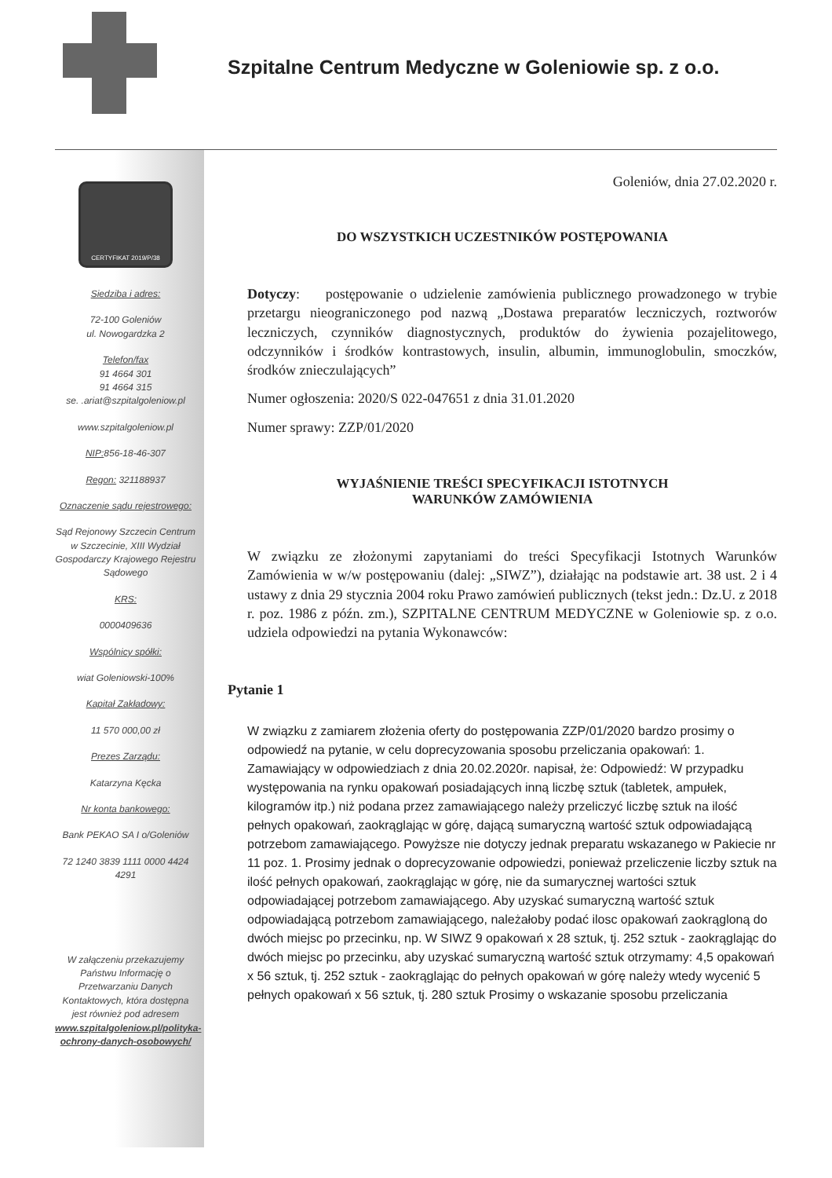Szpitalne Centrum Medyczne w Goleniowie sp. z o.o.
CERTYFIKAT 2019/P/38
Siedziba i adres:
72-100 Goleniów
ul. Nowogardzka 2
Telefon/fax
91 4664 301
91 4664 315
se. .ariat@szpitalgoleniow.pl
www.szpitalgoleniow.pl
NIP: 856-18-46-307
Regon: 321188937
Oznaczenie sądu rejestrowego:
Sąd Rejonowy Szczecin Centrum w Szczecinie, XIII Wydział Gospodarczy Krajowego Rejestru Sądowego
KRS:
0000409636
Wspólnicy spółki:
wiat Goleniowski-100%
Kapitał Zakładowy:
11 570 000,00 zł
Prezes Zarządu:
Katarzyna Kęcka
Nr konta bankowego:
Bank PEKAO SA I o/Goleniów
72 1240 3839 1111 0000 4424 4291
W załączeniu przekazujemy Państwu Informację o Przetwarzaniu Danych Kontaktowych, która dostępna jest również pod adresem www.szpitalgoleniow.pl/polityka-ochrony-danych-osobowych/
Goleniów, dnia 27.02.2020 r.
DO WSZYSTKICH UCZESTNIKÓW POSTĘPOWANIA
Dotyczy: postępowanie o udzielenie zamówienia publicznego prowadzonego w trybie przetargu nieograniczonego pod nazwą „Dostawa preparatów leczniczych, roztworów leczniczych, czynników diagnostycznych, produktów do żywienia pozajelitowego, odczynników i środków kontrastowych, insulin, albumin, immunoglobulin, smoczków, środków znieczulających”
Numer ogłoszenia: 2020/S 022-047651 z dnia 31.01.2020
Numer sprawy: ZZP/01/2020
WYJAŚNIENIE TREŚCI SPECYFIKACJI ISTOTNYCH
WARUNKÓW ZAMÓWIENIA
W związku ze złożonymi zapytaniami do treści Specyfikacji Istotnych Warunków Zamówienia w w/w postępowaniu (dalej: „SIWZ”), działając na podstawie art. 38 ust. 2 i 4 ustawy z dnia 29 stycznia 2004 roku Prawo zamówień publicznych (tekst jedn.: Dz.U. z 2018 r. poz. 1986 z późn. zm.), SZPITALNE CENTRUM MEDYCZNE w Goleniowie sp. z o.o. udziela odpowiedzi na pytania Wykonawców:
Pytanie 1
W związku z zamiarem złożenia oferty do postępowania ZZP/01/2020 bardzo prosimy o odpowiedź na pytanie, w celu doprecyzowania sposobu przeliczania opakowań: 1. Zamawiający w odpowiedziach z dnia 20.02.2020r. napisał, że: Odpowiedź: W przypadku występowania na rynku opakowań posiadających inną liczbę sztuk (tabletek, ampułek, kilogramów itp.) niż podana przez zamawiającego należy przeliczyć liczbę sztuk na ilość pełnych opakowań, zaokrąglając w górę, dającą sumaryczną wartość sztuk odpowiadającą potrzebom zamawiającego. Powyższe nie dotyczy jednak preparatu wskazanego w Pakiecie nr 11 poz. 1. Prosimy jednak o doprecyzowanie odpowiedzi, ponieważ przeliczenie liczby sztuk na ilość pełnych opakowań, zaokrąglając w górę, nie da sumarycznej wartości sztuk odpowiadającej potrzebom zamawiającego. Aby uzyskać sumaryczną wartość sztuk odpowiadającą potrzebom zamawiającego, należałoby podać ilosc opakowań zaokrągloną do dwóch miejsc po przecinku, np. W SIWZ 9 opakowań x 28 sztuk, tj. 252 sztuk - zaokrąglając do dwóch miejsc po przecinku, aby uzyskać sumaryczną wartość sztuk otrzymamy: 4,5 opakowań x 56 sztuk, tj. 252 sztuk - zaokrąglając do pełnych opakowań w górę należy wtedy wycenić 5 pełnych opakowań x 56 sztuk, tj. 280 sztuk Prosimy o wskazanie sposobu przeliczania